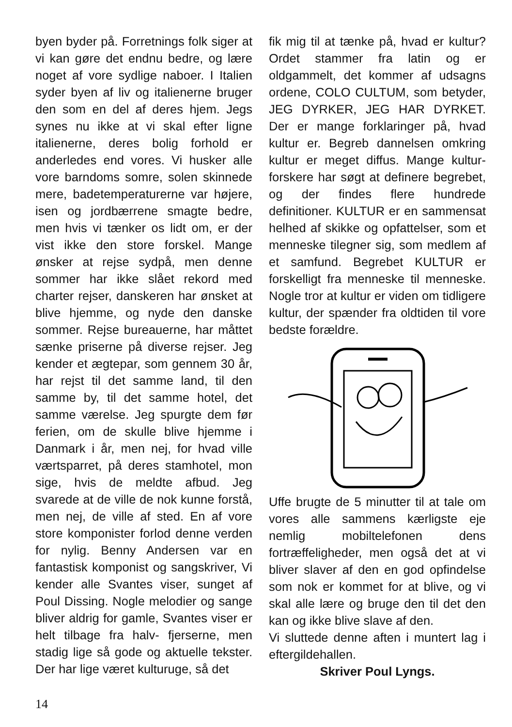byen byder på. Forretnings folk siger at vi kan gøre det endnu bedre, og lære noget af vore sydlige naboer. I Italien syder byen af liv og italienerne bruger den som en del af deres hjem. Jegs synes nu ikke at vi skal efter ligne italienerne, deres bolig forhold er anderledes end vores. Vi husker alle vore barndoms somre, solen skinnede mere, badetemperaturerne var højere, isen og jordbærrene smagte bedre, men hvis vi tænker os lidt om, er der vist ikke den store forskel. Mange ønsker at rejse sydpå, men denne sommer har ikke slået rekord med charter rejser, danskeren har ønsket at blive hjemme, og nyde den danske sommer. Rejse bureauerne, har måttet sænke priserne på diverse rejser. Jeg kender et ægtepar, som gennem 30 år, har rejst til det samme land, til den samme by, til det samme hotel, det samme værelse. Jeg spurgte dem før ferien, om de skulle blive hjemme i Danmark i år, men nej, for hvad ville værtsparret, på deres stamhotel, mon sige, hvis de meldte afbud. Jeg svarede at de ville de nok kunne forstå, men nej, de ville af sted. En af vore store komponister forlod denne verden for nylig. Benny Andersen var en fantastisk komponist og sangskriver, Vi kender alle Svantes viser, sunget af Poul Dissing. Nogle melodier og sange bliver aldrig for gamle, Svantes viser er helt tilbage fra halv- fjerserne, men stadig lige så gode og aktuelle tekster. Der har lige været kulturuge, så det
fik mig til at tænke på, hvad er kultur? Ordet stammer fra latin og er oldgammelt, det kommer af udsagns ordene, COLO CULTUM, som betyder, JEG DYRKER, JEG HAR DYRKET. Der er mange forklaringer på, hvad kultur er. Begreb dannelsen omkring kultur er meget diffus. Mange kultur- forskere har søgt at definere begrebet, og der findes flere hundrede definitioner. KULTUR er en sammensat helhed af skikke og opfattelser, som et menneske tilegner sig, som medlem af et samfund. Begrebet KULTUR er forskelligt fra menneske til menneske. Nogle tror at kultur er viden om tidligere kultur, der spænder fra oldtiden til vore bedste forældre.
Uffe brugte de 5 minutter til at tale om vores alle sammens kærligste eje nemlig mobiltelefonen dens fortræffeligheder, men også det at vi bliver slaver af den en god opfindelse som nok er kommet for at blive, og vi skal alle lære og bruge den til det den kan og ikke blive slave af den.
Vi sluttede denne aften i muntert lag i eftergildehallen.
Skriver Poul Lyngs.
14